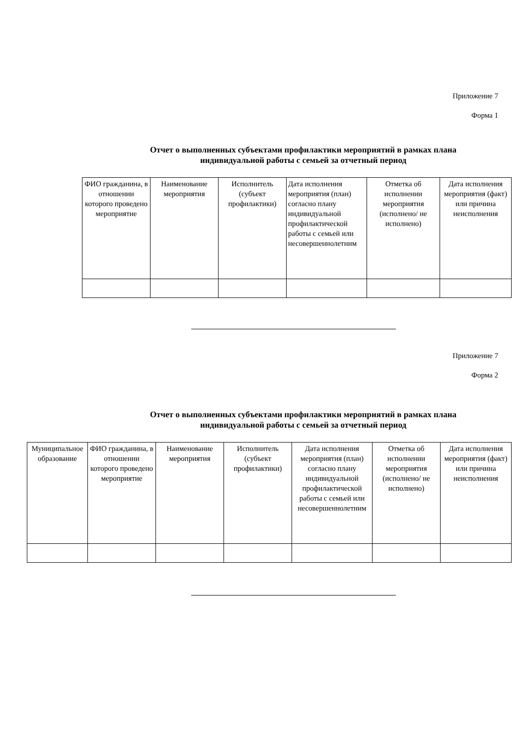Приложение 7
Форма 1
Отчет о выполненных субъектами профилактики мероприятий в рамках плана
индивидуальной работы с семьей за отчетный период
| ФИО гражданина, в отношении которого проведено мероприятие | Наименование мероприятия | Исполнитель (субъект профилактики) | Дата исполнения мероприятия (план) согласно плану индивидуальной профилактической работы с семьей или несовершеннолетним | Отметка об исполнении мероприятия (исполнено/ не исполнено) | Дата исполнения мероприятия (факт) или причина неисполнения |
Приложение 7
Форма 2
Отчет о выполненных субъектами профилактики мероприятий в рамках плана
индивидуальной работы с семьей за отчетный период
| Муниципальное образование | ФИО гражданина, в отношении которого проведено мероприятие | Наименование мероприятия | Исполнитель (субъект профилактики) | Дата исполнения мероприятия (план) согласно плану индивидуальной профилактической работы с семьей или несовершеннолетним | Отметка об исполнении мероприятия (исполнено/ не исполнено) | Дата исполнения мероприятия (факт) или причина неисполнения |